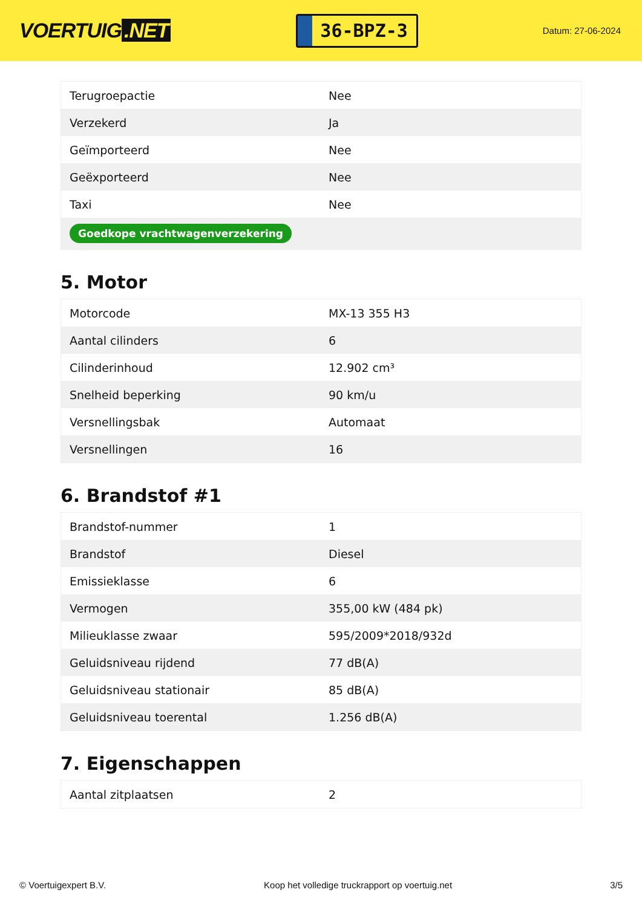VOERTUIG.NET
36-BPZ-3
Datum: 27-06-2024
| Terugroepactie | Nee |
| Verzekerd | Ja |
| Geïmporteerd | Nee |
| Geëxporteerd | Nee |
| Taxi | Nee |
| Goedkope vrachtwagenverzekering | |
5. Motor
| Motorcode | MX-13 355 H3 |
| Aantal cilinders | 6 |
| Cilinderinhoud | 12.902 cm³ |
| Snelheid beperking | 90 km/u |
| Versnellingsbak | Automaat |
| Versnellingen | 16 |
6. Brandstof #1
| Brandstof-nummer | 1 |
| Brandstof | Diesel |
| Emissieklasse | 6 |
| Vermogen | 355,00 kW (484 pk) |
| Milieuklasse zwaar | 595/2009*2018/932d |
| Geluidsniveau rijdend | 77 dB(A) |
| Geluidsniveau stationair | 85 dB(A) |
| Geluidsniveau toerental | 1.256 dB(A) |
7. Eigenschappen
| Aantal zitplaatsen | 2 |
© Voertuigexpert B.V. Koop het volledige truckrapport op voertuig.net 3/5